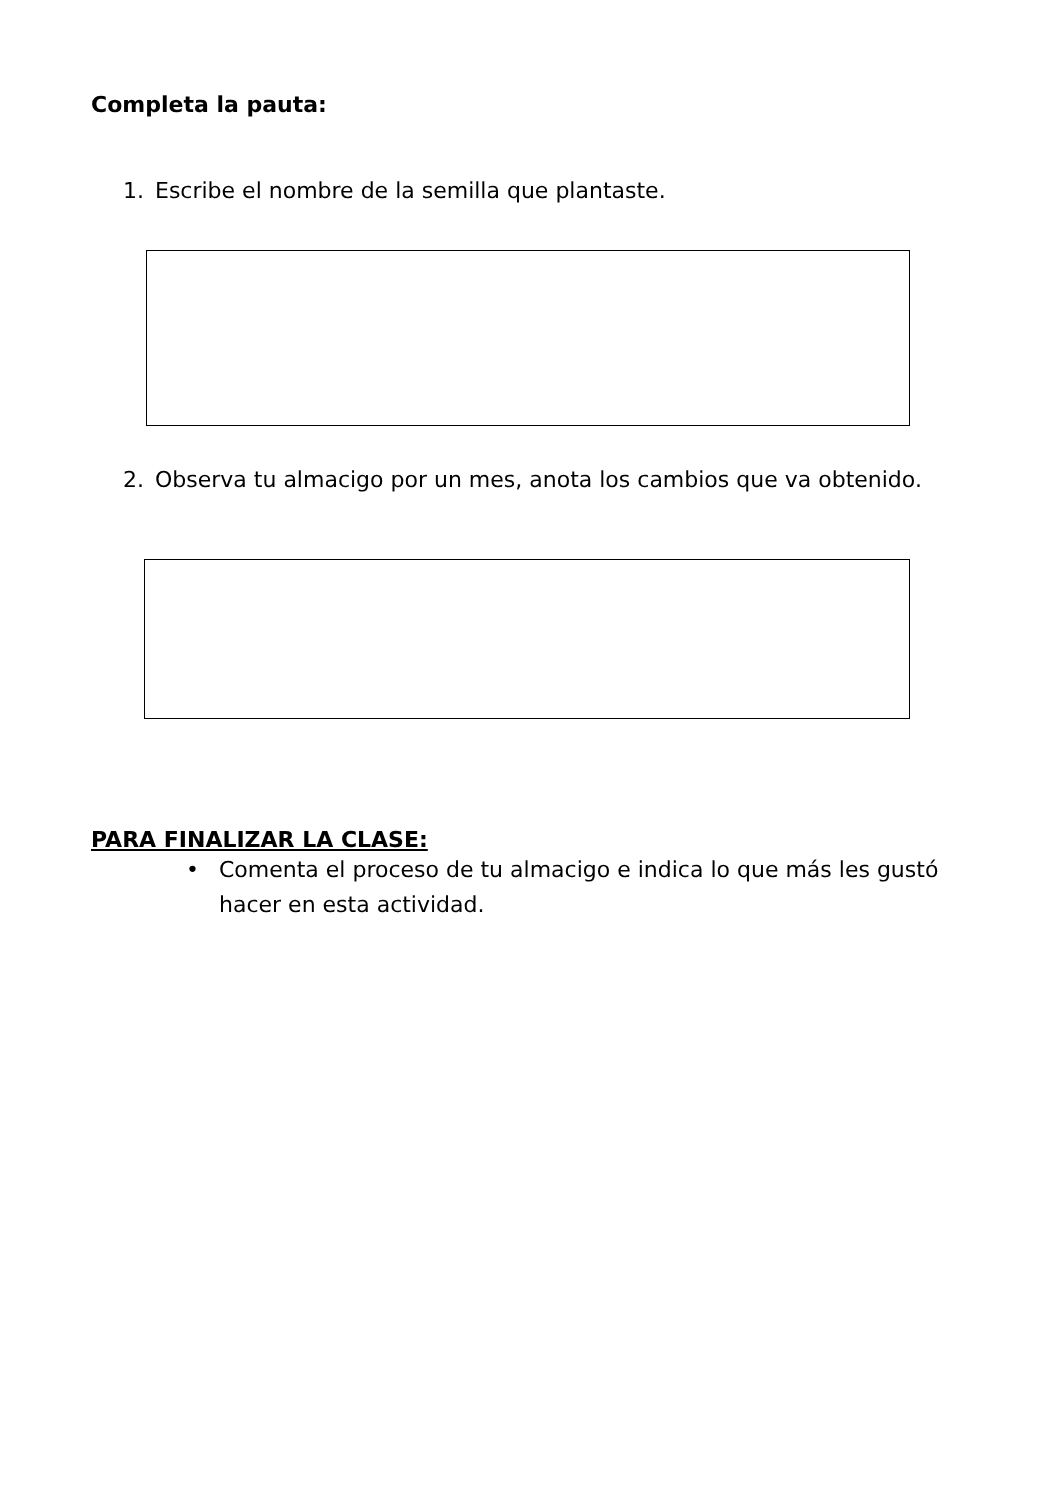Completa la pauta:
1. Escribe el nombre de la semilla que plantaste.
2. Observa tu almacigo por un mes, anota los cambios que va obtenido.
PARA FINALIZAR LA CLASE:
• Comenta el proceso de tu almacigo e indica lo que más les gustó hacer en esta actividad.